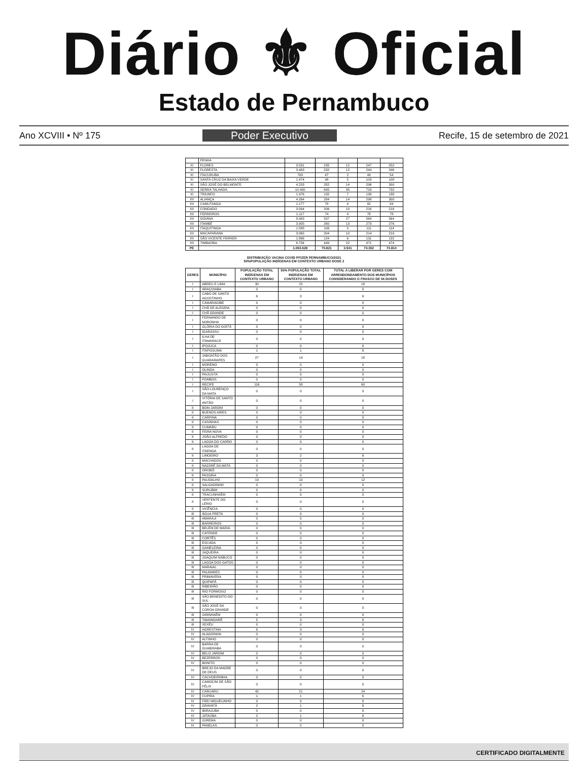Diário ⚜ Oficial
Estado de Pernambuco
Ano XCVIII • Nº 175 Poder Executivo Recife, 15 de setembro de 2021
| | PENHA | | | | | |
| XI | FLORES | 3.531 | 235 | 12 | 247 | 252 |
| XI | FLORESTA | 3.483 | 232 | 12 | 244 | 246 |
| XI | ITACURUBA | 700 | 47 | 2 | 49 | 54 |
| XI | SANTA CRUZ DA BAIXA VERDE | 1.474 | 98 | 5 | 103 | 108 |
| XI | SÃO JOSÉ DO BELMONTE | 4.233 | 282 | 14 | 296 | 300 |
| XI | SERRA TALHADA | 10.430 | 695 | 35 | 729 | 732 |
| XI | TRIUNFO | 1.976 | 132 | 7 | 138 | 138 |
| XII | ALIANÇA | 4.264 | 284 | 14 | 298 | 300 |
| XII | CAMUTANGA | 1.177 | 78 | 4 | 82 | 84 |
| XII | CONDADO | 3.094 | 206 | 10 | 216 | 216 |
| XII | FERREIROS | 1.117 | 74 | 4 | 78 | 78 |
| XII | GOIANA | 8.063 | 537 | 27 | 564 | 564 |
| XII | ITAMBÉ | 3.905 | 260 | 13 | 273 | 276 |
| XII | ITAQUITINGA | 1.588 | 106 | 5 | 111 | 114 |
| XII | MACAPARANA | 3.065 | 204 | 10 | 214 | 216 |
| XII | SÃO VICENTE FERRER | 1.866 | 124 | 6 | 131 | 132 |
| XII | TIMBAÚBA | 6.734 | 449 | 22 | 471 | 474 |
| PE | | 1.063.628 | 70.821 | 3.541 | 74.362 | 74.814 |
DISTRIBUIÇÃO VACINA COVID PFIZER PERNAMBUCO/2021
50%POPULAÇÃO INDÍGENAS EM CONTEXTO URBANO DOSE 2
| GERES | MUNICÍPIO | POPULAÇÃO TOTAL INDÍGENAS EM CONTEXTO URBANO | 50% POPULAÇÃO TOTAL INDÍGENAS EM CONTEXTO URBANO | TOTAL A LIBERAR POR GERES COM ARRENDONDAMENTO DOS MUNICÍPIOS CONSIDERANDO O FRASCO DE 06 DOSES |
| --- | --- | --- | --- | --- |
| I | ABREU E LIMA | 30 | 15 | 18 |
| I | ARAÇOIABA | 0 | 0 | 0 |
| I | CABO DE SANTO AGOSTINHO | 6 | 3 | 6 |
| I | CAMARAGIBE | 0 | 0 | 0 |
| I | CHÃ DE ALEGRIA | 0 | 0 | 0 |
| I | CHÃ GRANDE | 0 | 0 | 0 |
| I | FERNANDO DE NORONHA | 0 | 0 | 0 |
| I | GLÓRIA DO GOITÁ | 0 | 0 | 0 |
| I | IGARASSU | 0 | 0 | 0 |
| I | ILHA DE ITAMARACÁ | 0 | 0 | 0 |
| I | IPOJUCA | 0 | 0 | 0 |
| I | ITAPISSUMA | 1 | 1 | 6 |
| I | JABOATÃO DOS GUARARAPES | 27 | 14 | 18 |
| I | MORENO | 0 | 0 | 0 |
| I | OLINDA | 0 | 0 | 0 |
| I | PAULISTA | 0 | 0 | 0 |
| I | POMBOS | 0 | 0 | 0 |
| I | RECIFE | 116 | 58 | 60 |
| I | SÃO LOURENÇO DA MATA | 0 | 0 | 0 |
| I | VITÓRIA DE SANTO ANTÃO | 0 | 0 | 0 |
| II | BOM JARDIM | 0 | 0 | 0 |
| II | BUENOS AIRES | 0 | 0 | 0 |
| II | CARPINA | 0 | 0 | 0 |
| II | CASINHAS | 0 | 0 | 0 |
| II | CUMARU | 0 | 0 | 0 |
| II | FEIRA NOVA | 0 | 0 | 0 |
| II | JOÃO ALFREDO | 0 | 0 | 0 |
| II | LAGOA DO CARRO | 0 | 0 | 0 |
| II | LAGOA DE ITAENGA | 0 | 0 | 0 |
| II | LIMOEIRO | 3 | 2 | 6 |
| II | MACHADOS | 0 | 0 | 0 |
| II | NAZARÉ DA MATA | 0 | 0 | 0 |
| II | OROBÓ | 0 | 0 | 0 |
| II | PASSIRA | 0 | 0 | 0 |
| II | PAUDALHO | 19 | 10 | 12 |
| II | SALGADINHO | 0 | 0 | 0 |
| II | SURUBIM | 0 | 0 | 0 |
| II | TRACUNHAÉM | 0 | 0 | 0 |
| II | VERTENTE DO LÉRIO | 0 | 0 | 0 |
| II | VICÊNCIA | 0 | 0 | 0 |
| III | ÁGUA PRETA | 0 | 0 | 0 |
| III | AMARAJI | 0 | 0 | 0 |
| III | BARREIROS | 0 | 0 | 0 |
| III | BELÉM DE MARIA | 0 | 0 | 0 |
| III | CATENDE | 0 | 0 | 0 |
| III | CORTÊS | 0 | 0 | 0 |
| III | ESCADA | 0 | 0 | 0 |
| III | GAMELEIRA | 0 | 0 | 0 |
| III | JAQUEIRA | 0 | 0 | 0 |
| III | JOAQUIM NABUCO | 0 | 0 | 0 |
| III | LAGOA DOS GATOS | 0 | 0 | 0 |
| III | MARAIAL | 0 | 0 | 0 |
| III | PALMARES | 0 | 0 | 0 |
| III | PRIMAVERA | 0 | 0 | 0 |
| III | QUIPAPÁ | 0 | 0 | 0 |
| III | RIBEIRÃO | 0 | 0 | 0 |
| III | RIO FORMOSO | 0 | 0 | 0 |
| III | SÃO BENEDITO DO SUL | 0 | 0 | 0 |
| III | SÃO JOSÉ DA COROA GRANDE | 0 | 0 | 0 |
| III | SIRINHAÉM | 0 | 0 | 0 |
| III | TAMANDARÉ | 5 | 3 | 6 |
| III | XEXÉU | 0 | 0 | 0 |
| IV | AGRESTINA | 6 | 3 | 6 |
| IV | ALAGOINHA | 0 | 0 | 0 |
| IV | ALTINHO | 0 | 0 | 0 |
| IV | BARRA DE GUABIRABA | 0 | 0 | 0 |
| IV | BELO JARDIM | 0 | 0 | 0 |
| IV | BEZERROS | 0 | 0 | 0 |
| IV | BONITO | 0 | 0 | 0 |
| IV | BREJO DA MADRE DE DEUS | 0 | 0 | 0 |
| IV | CACHOEIRINHA | 0 | 0 | 0 |
| IV | CAMOCIM DE SÃO FÉLIX | 0 | 0 | 0 |
| IV | CARUARU | 42 | 21 | 24 |
| IV | CUPIRA | 1 | 1 | 6 |
| IV | FREI MIGUELINHO | 0 | 0 | 0 |
| IV | GRAVATÁ | 2 | 1 | 6 |
| IV | IBIRAJUBA | 0 | 0 | 0 |
| IV | JATAÚBA | 2 | 1 | 6 |
| IV | JUREMA | 0 | 0 | 0 |
| IV | PANELAS | 0 | 0 | 0 |
CERTIFICADO DIGITALMENTE